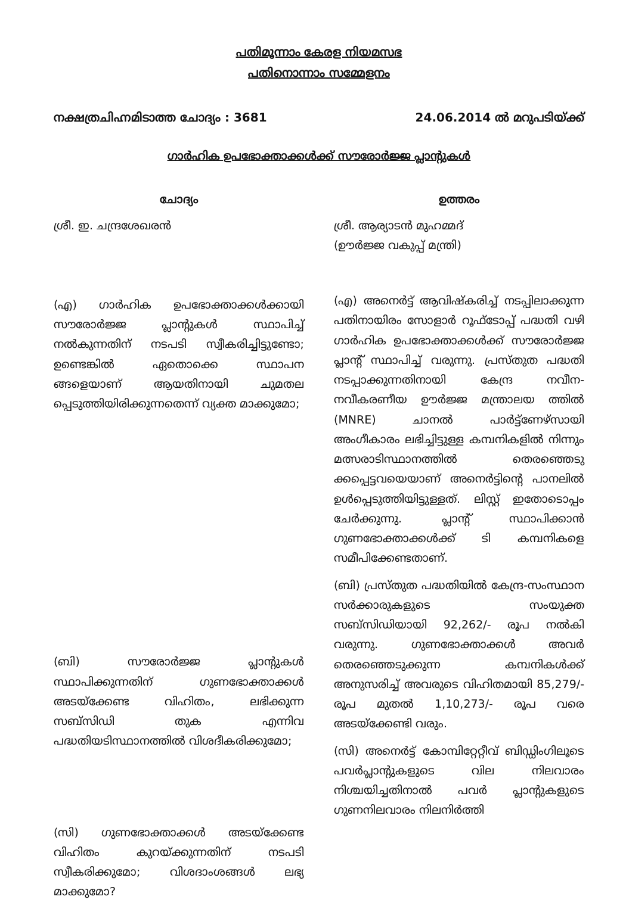പതിമൂന്നാം കേരള നിയമസഭ
പതിനൊന്നാം സമ്മേളനം
നക്ഷത്രചിഹ്നമിടാത്ത ചോദ്യം : 3681
24.06.2014 ൽ മറുപടിയ്ക്ക്
ഗാർഹിക ഉപഭോക്താക്കൾക്ക് സൗരോർജ്ജ പ്ലാന്റുകൾ
ചോദ്യം
ശ്രീ. ഇ. ചന്ദ്രശേഖരൻ
(എ) ഗാർഹിക ഉപഭോക്താക്കൾക്കായി സൗരോർജ്ജ പ്ലാന്റുകൾ സ്ഥാപിച്ച് നൽകുന്നതിന് നടപടി സ്വീകരിച്ചിട്ടുണ്ടോ; ഉണ്ടെങ്കിൽ ഏതൊക്കെ സ്ഥാപന ങ്ങളെയാണ് ആയതിനായി ചുമതല പ്പെടുത്തിയിരിക്കുന്നതെന്ന് വ്യക്ത മാക്കുമോ;
(ബി) സൗരോർജ്ജ പ്ലാന്റുകൾ സ്ഥാപിക്കുന്നതിന് ഗുണഭോക്താക്കൾ അടയ്ക്കേണ്ട വിഹിതം, ലഭിക്കുന്ന സബ്സിഡി തുക എന്നിവ പദ്ധതിയടിസ്ഥാനത്തിൽ വിശദീകരിക്കുമോ;
(സി) ഗുണഭോക്താക്കൾ അടയ്ക്കേണ്ട വിഹിതം കുറയ്ക്കുന്നതിന് നടപടി സ്വീകരിക്കുമോ; വിശദാംശങ്ങൾ ലഭ്യ മാക്കുമോ?
ഉത്തരം
ശ്രീ. ആര്യാടൻ മുഹമ്മദ്
(ഊർജ്ജ വകുപ്പ് മന്ത്രി)
(എ) അനെർട്ട് ആവിഷ്കരിച്ച് നടപ്പിലാക്കുന്ന പതിനായിരം സോളാർ റൂഫ്ടോപ്പ് പദ്ധതി വഴി ഗാർഹിക ഉപഭോക്താക്കൾക്ക് സൗരോർജ്ജ പ്ലാന്റ് സ്ഥാപിച്ച് വരുന്നു. പ്രസ്തുത പദ്ധതി നടപ്പാക്കുന്നതിനായി കേന്ദ്ര നവീന-നവീകരണീയ ഊർജ്ജ മന്ത്രാലയ ത്തിൽ (MNRE) ചാനൽ പാർട്ട്ണേഴ്സായി അംഗീകാരം ലഭിച്ചിട്ടുള്ള കമ്പനികളിൽ നിന്നും മത്സരാടിസ്ഥാനത്തിൽ തെരഞ്ഞെടു ക്കപ്പെട്ടവയെയാണ് അനെർട്ടിന്റെ പാനലിൽ ഉൾപ്പെടുത്തിയിട്ടുള്ളത്. ലിസ്റ്റ് ഇതോടൊപ്പം ചേർക്കുന്നു. പ്ലാന്റ് സ്ഥാപിക്കാൻ ഗുണഭോക്താക്കൾക്ക് ടി കമ്പനികളെ സമീപിക്കേണ്ടതാണ്.
(ബി) പ്രസ്തുത പദ്ധതിയിൽ കേന്ദ്ര-സംസ്ഥാന സർക്കാരുകളുടെ സംയുക്ത സബ്സിഡിയായി 92,262/- രൂപ നൽകി വരുന്നു. ഗുണഭോക്താക്കൾ അവർ തെരഞ്ഞെടുക്കുന്ന കമ്പനികൾക്ക് അനുസരിച്ച് അവരുടെ വിഹിതമായി 85,279/- രൂപ മുതൽ 1,10,273/- രൂപ വരെ അടയ്ക്കേണ്ടി വരും.
(സി) അനെർട്ട് കോമ്പിറ്റേറ്റീവ് ബിഡ്ഡിംഗിലൂടെ പവർപ്ലാന്റുകളുടെ വില നിലവാരം നിശ്ചയിച്ചതിനാൽ പവർ പ്ലാന്റുകളുടെ ഗുണനിലവാരം നിലനിർത്തി